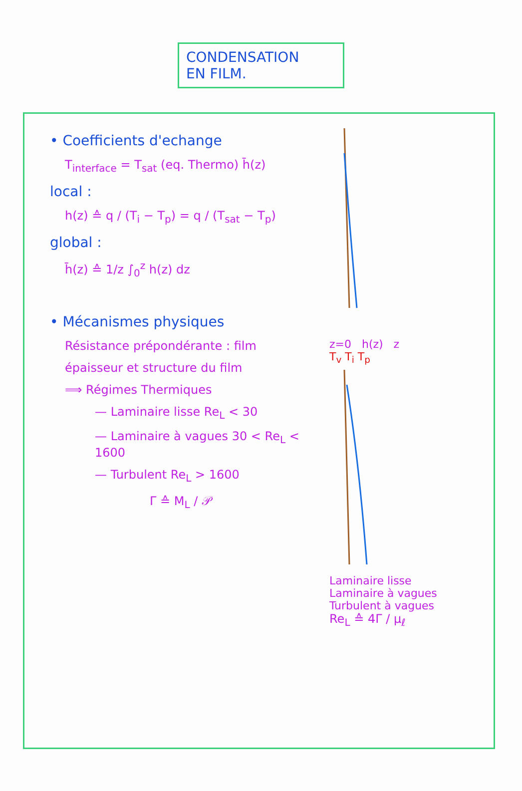CONDENSATION
EN FILM.
• Coefficients d'echange
T<sub>interface</sub> = T<sub>sat</sub> (eq. Thermo) h̄(z)
local :
h(z) ≙ q / (T<sub>i</sub> − T<sub>p</sub>) = q / (T<sub>sat</sub> − T<sub>p</sub>)
global :
h̄(z) ≙ 1/z ∫<sub>0</sub><sup>z</sup> h(z) dz
• Mécanismes physiques
Résistance prépondérante : film
épaisseur et structure du film
⟹ Régimes Thermiques
— Laminaire lisse Re<sub>L</sub> < 30
— Laminaire à vagues 30 < Re<sub>L</sub> < 1600
— Turbulent Re<sub>L</sub> > 1600
Γ ≙ M<sub>L</sub> / 𝒫
z=0 h(z) z
T<sub>v</sub> T<sub>i</sub> T<sub>p</sub>
Laminaire lisse
Laminaire à vagues
Turbulent à vagues
Re<sub>L</sub> ≙ 4Γ / μ<sub>ℓ</sub>